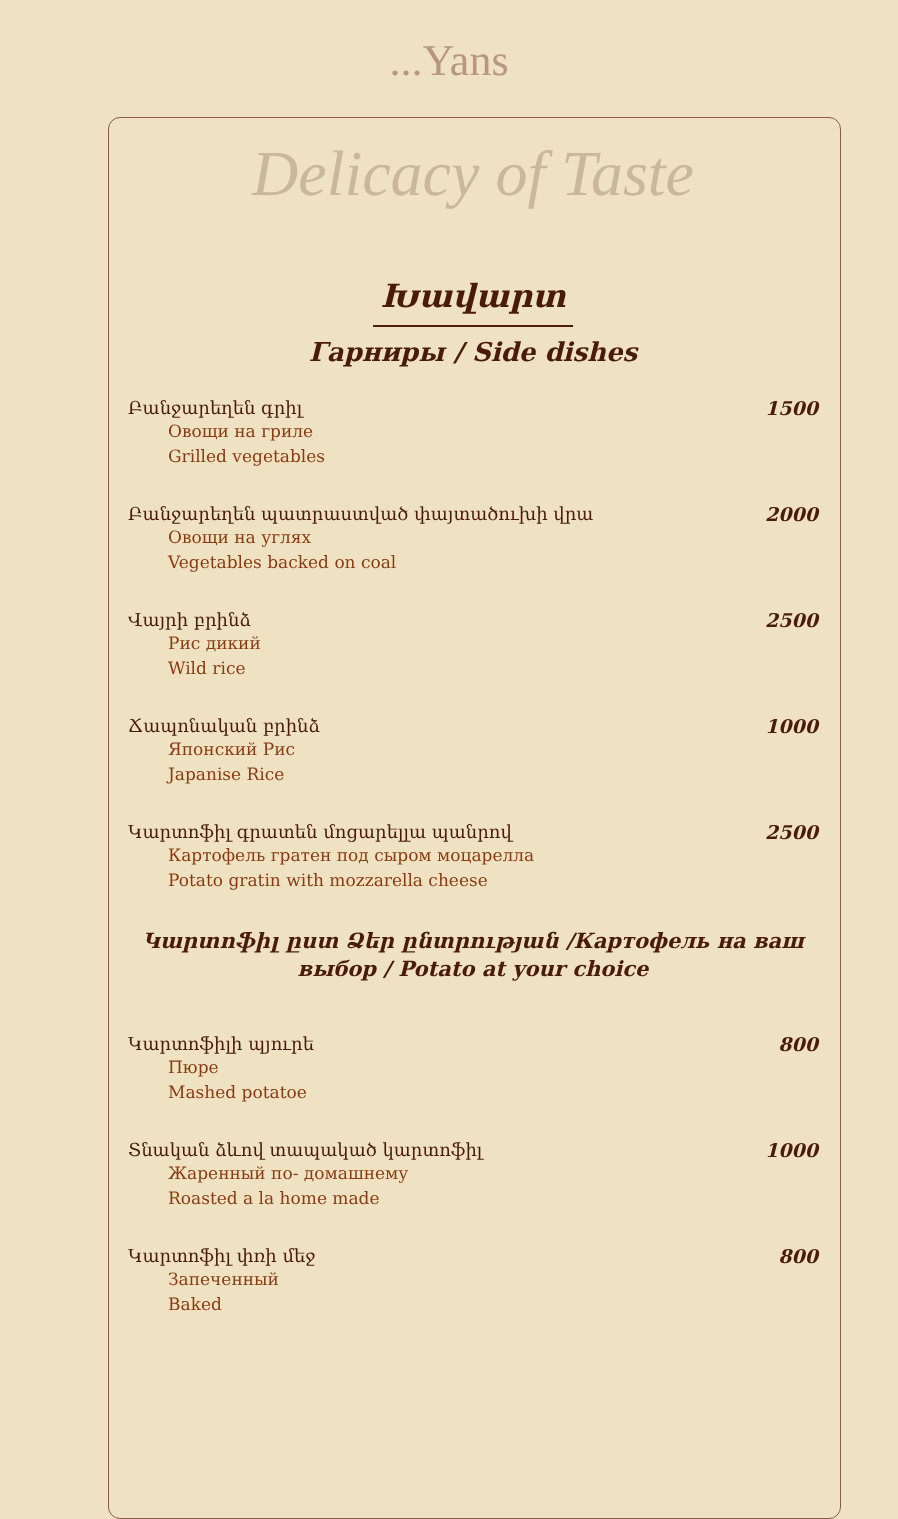...Yans
Delicacy of Taste
Խավարտ
Гарниры / Side dishes
Բանջարեղեն գրիլ 1500
Овощи на гриле
Grilled vegetables
Բանջարեղեն պատրաստված փայտածուխի վրա 2000
Овощи на углях
Vegetables backed on coal
Վայրի բրինձ 2500
Рис дикий
Wild rice
Ճապոնական բրինձ 1000
Японский Рис
Japanise Rice
Կարտոֆիլ գրատեն մոցարելլա պանրով 2500
Картофель гратен под сыром моцарелла
Potato gratin with mozzarella cheese
Կարտոֆիլ ըստ Ձեր ընտրության /Картофель на ваш выбор / Potato at your choice
Կարտոֆիլի պյուրե 800
Пюре
Mashed potatoe
Տնական ձևով տապակած կարտոֆիլ 1000
Жаренный по- домашнему
Roasted a la home made
Կարտոֆիլ փռի մեջ 800
Запеченный
Baked